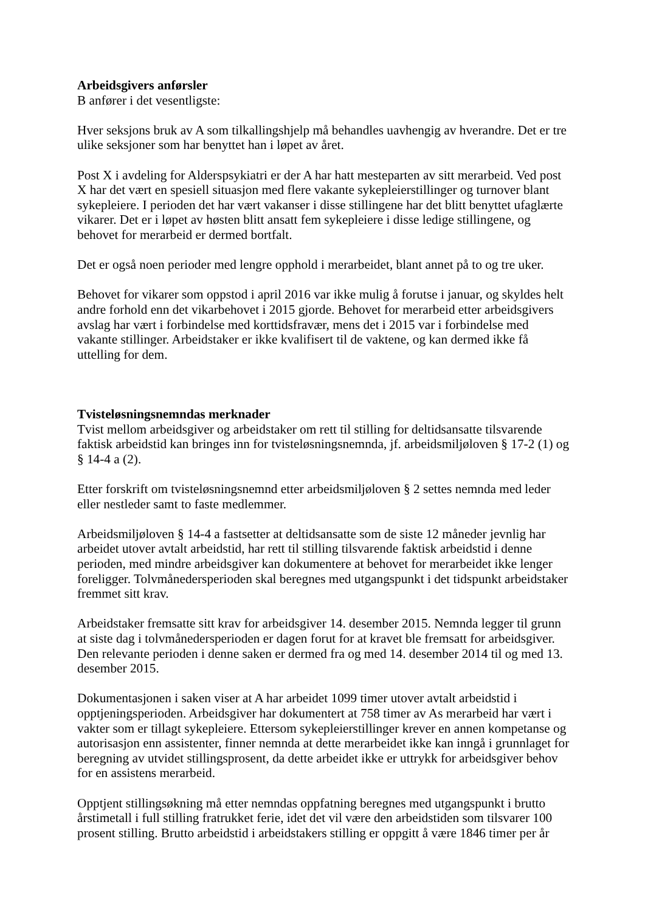Arbeidsgivers anførsler
B anfører i det vesentligste:
Hver seksjons bruk av A som tilkallingshjelp må behandles uavhengig av hverandre. Det er tre ulike seksjoner som har benyttet han i løpet av året.
Post X i avdeling for Alderspsykiatri er der A har hatt mesteparten av sitt merarbeid. Ved post X har det vært en spesiell situasjon med flere vakante sykepleierstillinger og turnover blant sykepleiere. I perioden det har vært vakanser i disse stillingene har det blitt benyttet ufaglærte vikarer. Det er i løpet av høsten blitt ansatt fem sykepleiere i disse ledige stillingene, og behovet for merarbeid er dermed bortfalt.
Det er også noen perioder med lengre opphold i merarbeidet, blant annet på to og tre uker.
Behovet for vikarer som oppstod i april 2016 var ikke mulig å forutse i januar, og skyldes helt andre forhold enn det vikarbehovet i 2015 gjorde. Behovet for merarbeid etter arbeidsgivers avslag har vært i forbindelse med korttidsfravær, mens det i 2015 var i forbindelse med vakante stillinger. Arbeidstaker er ikke kvalifisert til de vaktene, og kan dermed ikke få uttelling for dem.
Tvisteløsningsnemndas merknader
Tvist mellom arbeidsgiver og arbeidstaker om rett til stilling for deltidsansatte tilsvarende faktisk arbeidstid kan bringes inn for tvisteløsningsnemnda, jf. arbeidsmiljøloven § 17-2 (1) og § 14-4 a (2).
Etter forskrift om tvisteløsningsnemnd etter arbeidsmiljøloven § 2 settes nemnda med leder eller nestleder samt to faste medlemmer.
Arbeidsmiljøloven § 14-4 a fastsetter at deltidsansatte som de siste 12 måneder jevnlig har arbeidet utover avtalt arbeidstid, har rett til stilling tilsvarende faktisk arbeidstid i denne perioden, med mindre arbeidsgiver kan dokumentere at behovet for merarbeidet ikke lenger foreligger. Tolvmånedersperioden skal beregnes med utgangspunkt i det tidspunkt arbeidstaker fremmet sitt krav.
Arbeidstaker fremsatte sitt krav for arbeidsgiver 14. desember 2015. Nemnda legger til grunn at siste dag i tolvmånedersperioden er dagen forut for at kravet ble fremsatt for arbeidsgiver. Den relevante perioden i denne saken er dermed fra og med 14. desember 2014 til og med 13. desember 2015.
Dokumentasjonen i saken viser at A har arbeidet 1099 timer utover avtalt arbeidstid i opptjeningsperioden. Arbeidsgiver har dokumentert at 758 timer av As merarbeid har vært i vakter som er tillagt sykepleiere. Ettersom sykepleierstillinger krever en annen kompetanse og autorisasjon enn assistenter, finner nemnda at dette merarbeidet ikke kan inngå i grunnlaget for beregning av utvidet stillingsprosent, da dette arbeidet ikke er uttrykk for arbeidsgiver behov for en assistens merarbeid.
Opptjent stillingsøkning må etter nemndas oppfatning beregnes med utgangspunkt i brutto årstimetall i full stilling fratrukket ferie, idet det vil være den arbeidstiden som tilsvarer 100 prosent stilling. Brutto arbeidstid i arbeidstakers stilling er oppgitt å være 1846 timer per år